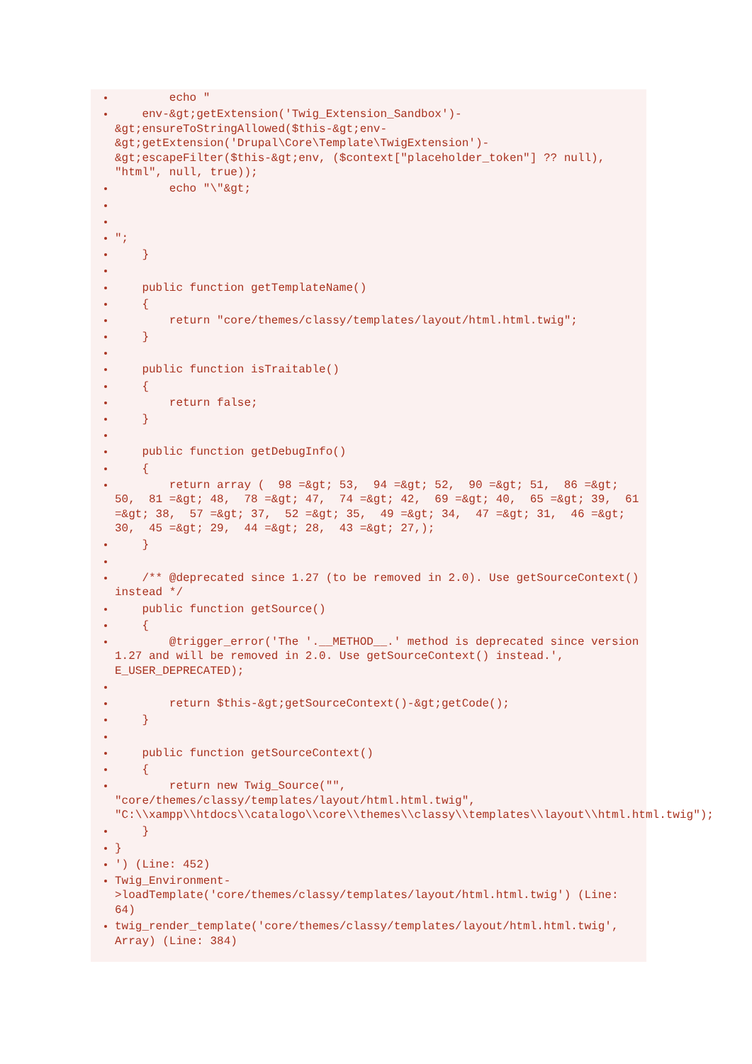echo "
env-&gt;getExtension('Twig_Extension_Sandbox')-&gt;ensureToStringAllowed($this-&gt;env-&gt;getExtension('Drupal\Core\Template\TwigExtension')-&gt;escapeFilter($this-&gt;env, ($context["placeholder_token"] ?? null), "html", null, true));
echo "\"&gt;
";
}
public function getTemplateName()
{
return "core/themes/classy/templates/layout/html.html.twig";
}
public function isTraitable()
{
return false;
}
public function getDebugInfo()
{
return array ( 98 =&gt; 53, 94 =&gt; 52, 90 =&gt; 51, 86 =&gt; 50, 81 =&gt; 48, 78 =&gt; 47, 74 =&gt; 42, 69 =&gt; 40, 65 =&gt; 39, 61 =&gt; 38, 57 =&gt; 37, 52 =&gt; 35, 49 =&gt; 34, 47 =&gt; 31, 46 =&gt; 30, 45 =&gt; 29, 44 =&gt; 28, 43 =&gt; 27,);
}
/** @deprecated since 1.27 (to be removed in 2.0). Use getSourceContext() instead */
public function getSource()
{
@trigger_error('The '.__METHOD__.' method is deprecated since version 1.27 and will be removed in 2.0. Use getSourceContext() instead.', E_USER_DEPRECATED);
return $this-&gt;getSourceContext()-&gt;getCode();
}
public function getSourceContext()
{
return new Twig_Source("", "core/themes/classy/templates/layout/html.html.twig", "C:\\xampp\\htdocs\\catalogo\\core\\themes\\classy\\templates\\layout\\html.html.twig");
}
}
') (Line: 452)
Twig_Environment->loadTemplate('core/themes/classy/templates/layout/html.html.twig') (Line: 64)
twig_render_template('core/themes/classy/templates/layout/html.html.twig', Array) (Line: 384)